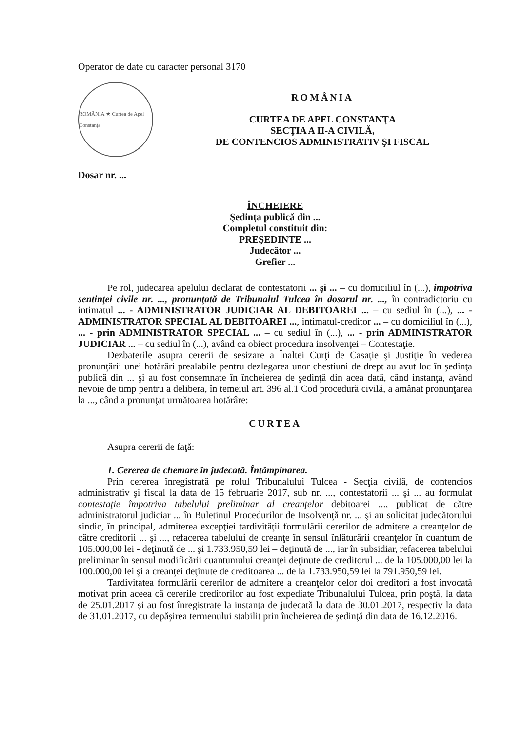Operator de date cu caracter personal 3170
ROMÂNIA ★ Curtea de Apel Constanța
ROMÂNIA
CURTEA DE APEL CONSTANŢA
SECŢIA A II-A CIVILĂ,
DE CONTENCIOS ADMINISTRATIV ŞI FISCAL
Dosar nr. ...
ÎNCHEIERE
Şedinţa publică din ...
Completul constituit din:
PREŞEDINTE ...
Judecător ...
Grefier ...
Pe rol, judecarea apelului declarat de contestatorii ... şi ... – cu domiciliul în (...), împotriva sentinţei civile nr. ..., pronunţată de Tribunalul Tulcea în dosarul nr. ..., în contradictoriu cu intimatul ... - ADMINISTRATOR JUDICIAR AL DEBITOAREI ... – cu sediul în (...), ... - ADMINISTRATOR SPECIAL AL DEBITOAREI ..., intimatul-creditor ... – cu domiciliul în (...), ... - prin ADMINISTRATOR SPECIAL ... – cu sediul în (...), ... - prin ADMINISTRATOR JUDICIAR ... – cu sediul în (...), având ca obiect procedura insolvenţei – Contestaţie.
Dezbaterile asupra cererii de sesizare a Înaltei Curţi de Casaţie şi Justiţie în vederea pronunţării unei hotărâri prealabile pentru dezlegarea unor chestiuni de drept au avut loc în şedinţa publică din ... şi au fost consemnate în încheierea de şedinţă din acea dată, când instanţa, având nevoie de timp pentru a delibera, în temeiul art. 396 al.1 Cod procedură civilă, a amânat pronunţarea la ..., când a pronunţat următoarea hotărâre:
CURTEA
Asupra cererii de faţă:
1. Cererea de chemare în judecată. Întâmpinarea.
Prin cererea înregistrată pe rolul Tribunalului Tulcea - Secţia civilă, de contencios administrativ şi fiscal la data de 15 februarie 2017, sub nr. ..., contestatorii ... şi ... au formulat contestaţie împotriva tabelului preliminar al creanţelor debitoarei ..., publicat de către administratorul judiciar ... în Buletinul Procedurilor de Insolvenţă nr. ... şi au solicitat judecătorului sindic, în principal, admiterea excepţiei tardivităţii formulării cererilor de admitere a creanţelor de către creditorii ... şi ..., refacerea tabelului de creanţe în sensul înlăturării creanţelor în cuantum de 105.000,00 lei - deţinută de ... şi 1.733.950,59 lei – deţinută de ..., iar în subsidiar, refacerea tabelului preliminar în sensul modificării cuantumului creanţei deţinute de creditorul ... de la 105.000,00 lei la 100.000,00 lei şi a creanţei deţinute de creditoarea ... de la 1.733.950,59 lei la 791.950,59 lei.
Tardivitatea formulării cererilor de admitere a creanţelor celor doi creditori a fost invocată motivat prin aceea că cererile creditorilor au fost expediate Tribunalului Tulcea, prin poştă, la data de 25.01.2017 şi au fost înregistrate la instanţa de judecată la data de 30.01.2017, respectiv la data de 31.01.2017, cu depăşirea termenului stabilit prin încheierea de şedinţă din data de 16.12.2016.